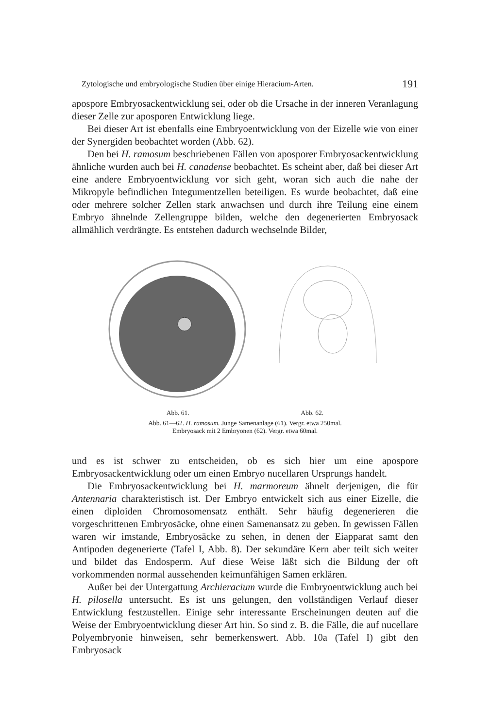Zytologische und embryologische Studien über einige Hieracium-Arten. 191
apospore Embryosackentwicklung sei, oder ob die Ursache in der inneren Veranlagung dieser Zelle zur aposporen Entwicklung liege.
Bei dieser Art ist ebenfalls eine Embryoentwicklung von der Eizelle wie von einer der Synergiden beobachtet worden (Abb. 62).
Den bei H. ramosum beschriebenen Fällen von aposporer Embryosackentwicklung ähnliche wurden auch bei H. canadense beobachtet. Es scheint aber, daß bei dieser Art eine andere Embryoentwicklung vor sich geht, woran sich auch die nahe der Mikropyle befindlichen Integumentzellen beteiligen. Es wurde beobachtet, daß eine oder mehrere solcher Zellen stark anwachsen und durch ihre Teilung eine einem Embryo ähnelnde Zellengruppe bilden, welche den degenerierten Embryosack allmählich verdrängte. Es entstehen dadurch wechselnde Bilder,
Abb. 61. Abb. 62.
Abb. 61—62. H. ramosum. Junge Samenanlage (61). Vergr. etwa 250mal.
Embryosack mit 2 Embryonen (62). Vergr. etwa 60mal.
und es ist schwer zu entscheiden, ob es sich hier um eine apospore Embryosackentwicklung oder um einen Embryo nucellaren Ursprungs handelt.
Die Embryosackentwicklung bei H. marmoreum ähnelt derjenigen, die für Antennaria charakteristisch ist. Der Embryo entwickelt sich aus einer Eizelle, die einen diploiden Chromosomensatz enthält. Sehr häufig degenerieren die vorgeschrittenen Embryosäcke, ohne einen Samenansatz zu geben. In gewissen Fällen waren wir imstande, Embryosäcke zu sehen, in denen der Eiapparat samt den Antipoden degenerierte (Tafel I, Abb. 8). Der sekundäre Kern aber teilt sich weiter und bildet das Endosperm. Auf diese Weise läßt sich die Bildung der oft vorkommenden normal aussehenden keimunfähigen Samen erklären.
Außer bei der Untergattung Archieracium wurde die Embryoentwicklung auch bei H. pilosella untersucht. Es ist uns gelungen, den vollständigen Verlauf dieser Entwicklung festzustellen. Einige sehr interessante Erscheinungen deuten auf die Weise der Embryoentwicklung dieser Art hin. So sind z. B. die Fälle, die auf nucellare Polyembryonie hinweisen, sehr bemerkenswert. Abb. 10a (Tafel I) gibt den Embryosack